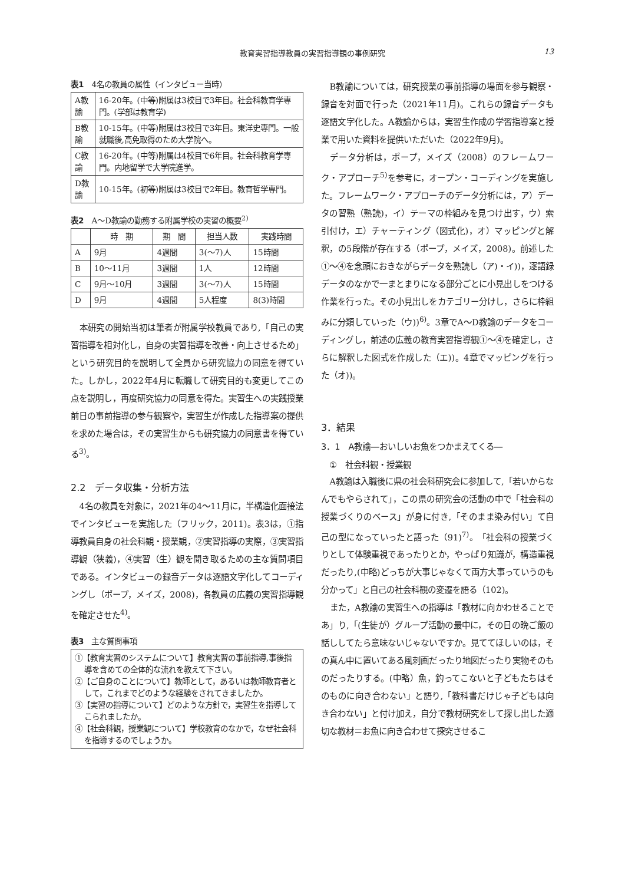教育実習指導教員の実習指導観の事例研究
13
表1　4名の教員の属性（インタビュー当時）
| A教諭 | 16-20年。(中等)附属は3校目で3年目。社会科教育学専門。(学部は教育学) |
| B教諭 | 10-15年。(中等)附属は3校目で3年目。東洋史専門。一般就職後,高免取得のため大学院へ。 |
| C教諭 | 16-20年。(中等)附属は4校目で6年目。社会科教育学専門。内地留学で大学院進学。 |
| D教諭 | 10-15年。(初等)附属は3校目で2年目。教育哲学専門。 |
表2　A～D教諭の勤務する附属学校の実習の概要<sup>2)</sup>
| | 時 期 | 期 間 | 担当人数 | 実践時間 |
| --- | --- | --- | --- | --- |
| A | 9月 | 4週間 | 3(～7)人 | 15時間 |
| B | 10～11月 | 3週間 | 1人 | 12時間 |
| C | 9月～10月 | 3週間 | 3(～7)人 | 15時間 |
| D | 9月 | 4週間 | 5人程度 | 8(3)時間 |
本研究の開始当初は筆者が附属学校教員であり,「自己の実習指導を相対化し，自身の実習指導を改善・向上させるため」という研究目的を説明して全員から研究協力の同意を得ていた。しかし，2022年4月に転職して研究目的も変更してこの点を説明し，再度研究協力の同意を得た。実習生への実践授業前日の事前指導の参与観察や，実習生が作成した指導案の提供を求めた場合は，その実習生からも研究協力の同意書を得ている<sup>3)</sup>。
2.2　データ収集・分析方法
4名の教員を対象に，2021年の4～11月に，半構造化面接法でインタビューを実施した（フリック，2011)。表3は，①指導教員自身の社会科観・授業観，②実習指導の実際，③実習指導観（狭義)，④実習（生）観を聞き取るための主な質問項目である。インタビューの録音データは逐語文字化してコーディングし（ポープ，メイズ，2008)，各教員の広義の実習指導観を確定させた<sup>4)</sup>。
表3　主な質問事項
①【教育実習のシステムについて】教育実習の事前指導,事後指導を含めての全体的な流れを教えて下さい。
②【ご自身のことについて】教師として，あるいは教師教育者として，これまでどのような経験をされてきましたか。
③【実習の指導について】どのような方針で，実習生を指導してこられましたか。
④【社会科観，授業観について】学校教育のなかで，なぜ社会科を指導するのでしょうか。
B教諭については，研究授業の事前指導の場面を参与観察・録音を対面で行った（2021年11月)。これらの録音データも逐語文字化した。A教諭からは，実習生作成の学習指導案と授業で用いた資料を提供いただいた（2022年9月)。
データ分析は，ポープ，メイズ（2008）のフレームワーク・アプローチ<sup>5)</sup>を参考に，オープン・コーディングを実施した。フレームワーク・アプローチのデータ分析には，ア）データの習熟（熟読)，イ）テーマの枠組みを見つけ出す，ウ）索引付け，エ）チャーティング（図式化)，オ）マッピングと解釈，の5段階が存在する（ポープ，メイズ，2008)。前述した①～④を念頭におきながらデータを熟読し（ア)・イ))，逐語録データのなかで一まとまりになる部分ごとに小見出しをつける作業を行った。その小見出しをカテゴリー分けし，さらに枠組みに分類していった（ウ))<sup>6)</sup>。3章でA～D教諭のデータをコーディングし，前述の広義の教育実習指導観①～④を確定し，さらに解釈した図式を作成した（エ))。4章でマッピングを行った（オ))。
3．結果
3．1　A教諭―おいしいお魚をつかまえてくる―
　①　社会科観・授業観
A教諭は入職後に県の社会科研究会に参加して,「若いからなんでもやらされて」，この県の研究会の活動の中で「社会科の授業づくりのベース」が身に付き,「そのまま染み付い」て自己の型になっていったと語った（91)<sup>7)</sup>。「社会科の授業づくりとして体験重視であったりとか，やっぱり知識が，構造重視だったり,(中略)どっちが大事じゃなくて両方大事っていうのも分かって」と自己の社会科観の変遷を語る（102)。
また，A教諭の実習生への指導は「教材に向かわせることであ」り,「(生徒が）グループ活動の最中に，その日の晩ご飯の話ししてたら意味ないじゃないですか。見ててほしいのは，その真ん中に置いてある風刺画だったり地図だったり実物そのものだったりする。(中略）魚，釣ってこないと子どもたちはそのものに向き合わない」と語り,「教科書だけじゃ子どもは向き合わない」と付け加え，自分で教材研究をして探し出した適切な教材＝お魚に向き合わせて探究させるこ